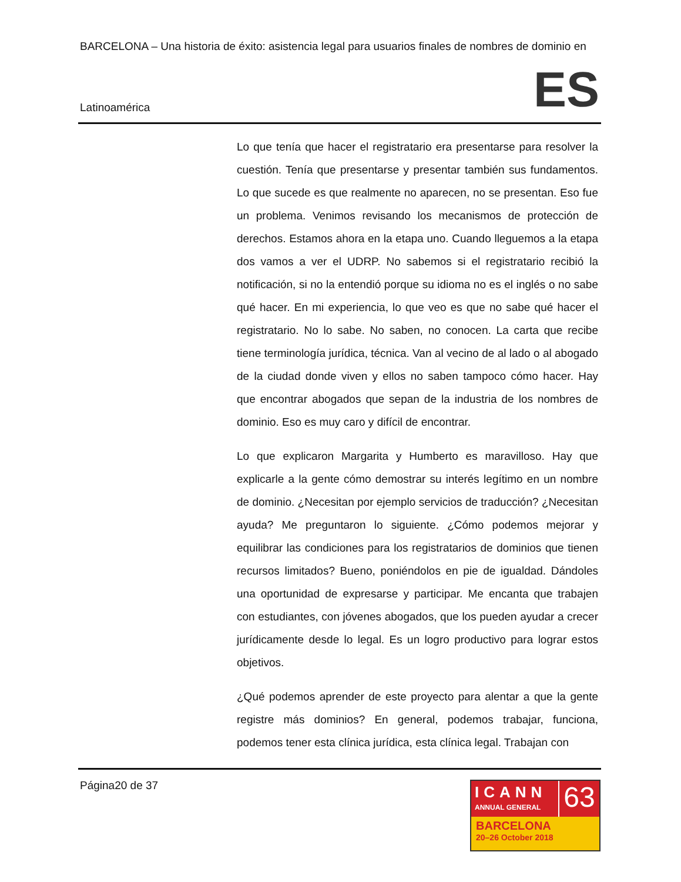BARCELONA – Una historia de éxito: asistencia legal para usuarios finales de nombres de dominio en
Latinoamérica ES
Lo que tenía que hacer el registratario era presentarse para resolver la cuestión. Tenía que presentarse y presentar también sus fundamentos. Lo que sucede es que realmente no aparecen, no se presentan. Eso fue un problema. Venimos revisando los mecanismos de protección de derechos. Estamos ahora en la etapa uno. Cuando lleguemos a la etapa dos vamos a ver el UDRP. No sabemos si el registratario recibió la notificación, si no la entendió porque su idioma no es el inglés o no sabe qué hacer. En mi experiencia, lo que veo es que no sabe qué hacer el registratario. No lo sabe. No saben, no conocen. La carta que recibe tiene terminología jurídica, técnica. Van al vecino de al lado o al abogado de la ciudad donde viven y ellos no saben tampoco cómo hacer. Hay que encontrar abogados que sepan de la industria de los nombres de dominio. Eso es muy caro y difícil de encontrar.
Lo que explicaron Margarita y Humberto es maravilloso. Hay que explicarle a la gente cómo demostrar su interés legítimo en un nombre de dominio. ¿Necesitan por ejemplo servicios de traducción? ¿Necesitan ayuda? Me preguntaron lo siguiente. ¿Cómo podemos mejorar y equilibrar las condiciones para los registratarios de dominios que tienen recursos limitados? Bueno, poniéndolos en pie de igualdad. Dándoles una oportunidad de expresarse y participar. Me encanta que trabajen con estudiantes, con jóvenes abogados, que los pueden ayudar a crecer jurídicamente desde lo legal. Es un logro productivo para lograr estos objetivos.
¿Qué podemos aprender de este proyecto para alentar a que la gente registre más dominios? En general, podemos trabajar, funciona, podemos tener esta clínica jurídica, esta clínica legal. Trabajan con
Página20 de 37
ICANN
ANNUAL GENERAL
63
BARCELONA
20–26 October 2018